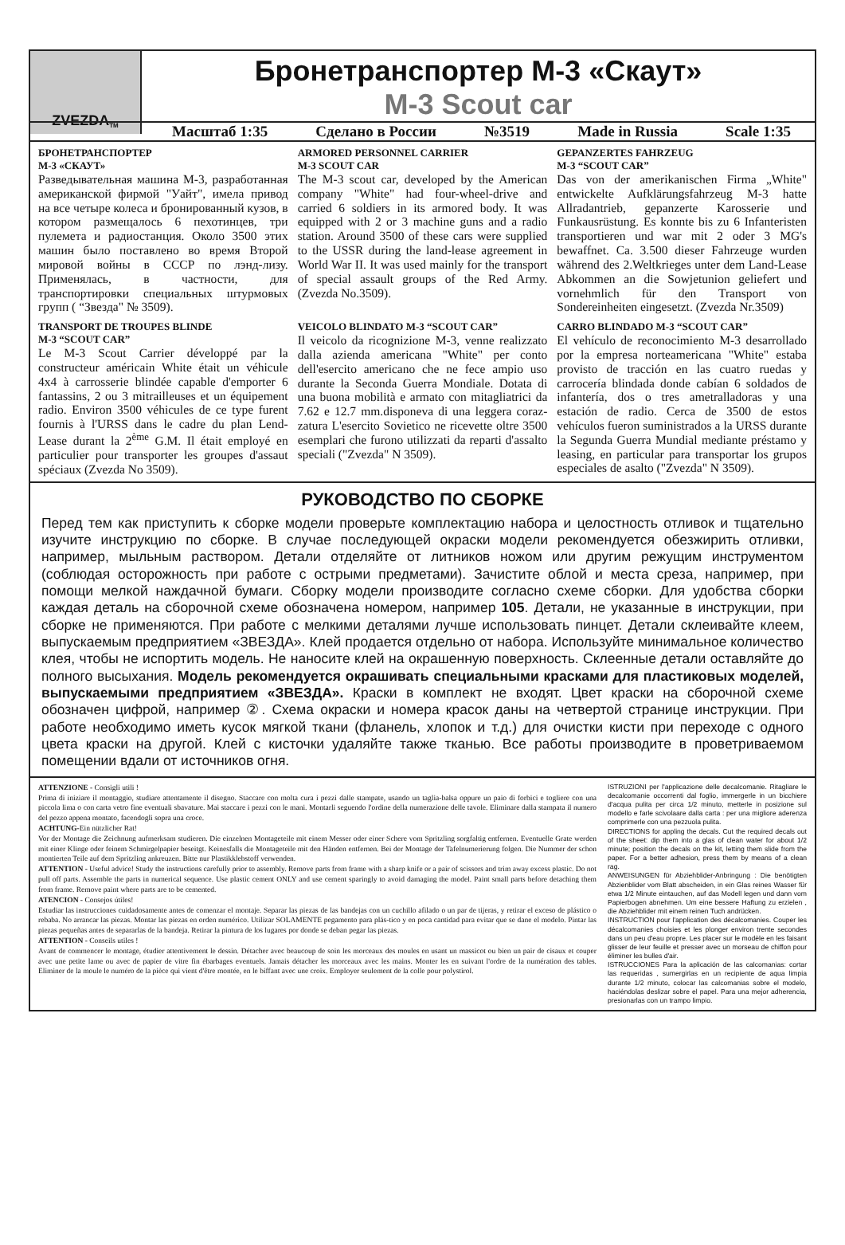ZVEZDA <sup>TM</sup>
Бронетранспортер М-3 «Скаут»
M-3 Scout car
Масштаб 1:35 Сделано в России №3519 Made in Russia Scale 1:35
БРОНЕТРАНСПОРТЕР
М-3 «СКАУТ»
Разведывательная машина М-3, разработанная американской фирмой "Уайт", имела привод на все четыре колеса и бронированный кузов, в котором размещалось 6 пехотинцев, три пулемета и радиостанция. Около 3500 этих машин было поставлено во время Второй мировой войны в СССР по лэнд-лизу. Применялась, в частности, для транспортировки специальных штурмовых групп ( “Звезда" № 3509).
ARMORED PERSONNEL CARRIER
M-3 SCOUT CAR
The M-3 scout car, developed by the American company "White" had four-wheel-drive and carried 6 soldiers in its armored body. It was equipped with 2 or 3 machine guns and a radio station. Around 3500 of these cars were supplied to the USSR during the land-lease agreement in World War II. It was used mainly for the transport of special assault groups of the Red Army. (Zvezda No.3509).
GEPANZERTES FAHRZEUG
M-3 “SCOUT CAR”
Das von der amerikanischen Firma „White" entwickelte Aufklärungsfahrzeug M-3 hatte Allradantrieb, gepanzerte Karosserie und Funkausrüstung. Es konnte bis zu 6 Infanteristen transportieren und war mit 2 oder 3 MG's bewaffnet. Ca. 3.500 dieser Fahrzeuge wurden während des 2.Weltkrieges unter dem Land-Lease Abkommen an die Sowjetunion geliefert und vornehmlich für den Transport von Sondereinheiten eingesetzt. (Zvezda Nr.3509)
TRANSPORT DE TROUPES BLINDE
M-3 “SCOUT CAR”
Le M-3 Scout Carrier développé par la constructeur américain White était un véhicule 4x4 à carrosserie blindée capable d'emporter 6 fantassins, 2 ou 3 mitrailleuses et un équipement radio. Environ 3500 véhicules de ce type furent fournis à l'URSS dans le cadre du plan Lend-Lease durant la 2<sup>ème</sup> G.M. Il était employé en particulier pour transporter les groupes d'assaut spéciaux (Zvezda No 3509).
VEICOLO BLINDATO M-3 “SCOUT CAR”
Il veicolo da ricognizione M-3, venne realizzato dalla azienda americana "White" per conto dell'esercito americano che ne fece ampio uso durante la Seconda Guerra Mondiale. Dotata di una buona mobilità e armato con mitagliatrici da 7.62 e 12.7 mm.disponeva di una leggera coraz-zatura L'esercito Sovietico ne ricevette oltre 3500 esemplari che furono utilizzati da reparti d'assalto speciali ("Zvezda" N 3509).
CARRO BLINDADO M-3 “SCOUT CAR”
El vehículo de reconocimiento M-3 desarrollado por la empresa norteamericana "White" estaba provisto de tracción en las cuatro ruedas y carrocería blindada donde cabían 6 soldados de infantería, dos o tres ametralladoras y una estación de radio. Cerca de 3500 de estos vehículos fueron suministrados a la URSS durante la Segunda Guerra Mundial mediante préstamo y leasing, en particular para transportar los grupos especiales de asalto ("Zvezda" N 3509).
РУКОВОДСТВО ПО СБОРКЕ
Перед тем как приступить к сборке модели проверьте комплектацию набора и целостность отливок и тщательно изучите инструкцию по сборке. В случае последующей окраски модели рекомендуется обезжирить отливки, например, мыльным раствором. Детали отделяйте от литников ножом или другим режущим инструментом (соблюдая осторожность при работе с острыми предметами). Зачистите облой и места среза, например, при помощи мелкой наждачной бумаги. Сборку модели производите согласно схеме сборки. Для удобства сборки каждая деталь на сборочной схеме обозначена номером, например 105. Детали, не указанные в инструкции, при сборке не применяются. При работе с мелкими деталями лучше использовать пинцет. Детали склеивайте клеем, выпускаемым предприятием «ЗВЕЗДА». Клей продается отдельно от набора. Используйте минимальное количество клея, чтобы не испортить модель. Не наносите клей на окрашенную поверхность. Склеенные детали оставляйте до полного высыхания. Модель рекомендуется окрашивать специальными красками для пластиковых моделей, выпускаемыми предприятием «ЗВЕЗДА». Краски в комплект не входят. Цвет краски на сборочной схеме обозначен цифрой, например ②. Схема окраски и номера красок даны на четвертой странице инструкции. При работе необходимо иметь кусок мягкой ткани (фланель, хлопок и т.д.) для очистки кисти при переходе с одного цвета краски на другой. Клей с кисточки удаляйте также тканью. Все работы производите в проветриваемом помещении вдали от источников огня.
ATTENZIONE - Consigli utili !
Prima di iniziare il montaggio, studiare attentamente il disegno. Staccare con molta cura i pezzi dalle stampate, usando un taglia-balsa oppure un paio di forbici e togliere con una piccola lima o con carta vetro fine eventuali sbavature. Mai staccare i pezzi con le mani. Montarli seguendo l'ordine della numerazione delle tavole. Eliminare dalla stampata il numero del pezzo appena montato, facendogli sopra una croce.
ACHTUNG-Ein nützlicher Rat!
Vor der Montage die Zeichnung aufmerksam studieren. Die einzelnen Montageteile mit einem Messer oder einer Schere vom Spritzling sorgfaltig entfernen. Eventuelle Grate werden mit einer Klinge oder feinem Schmirgelpapier beseitgt. Keinesfalls die Montageteile mit den Händen entfernen. Bei der Montage der Tafelnumerierung folgen. Die Nummer der schon montierten Teile auf dem Spritzling ankreuzen. Bitte nur Plastikklebstoff verwenden.
ATTENTION - Useful advice! Study the instructions carefully prior to assembly. Remove parts from frame with a sharp knife or a pair of scissors and trim away excess plastic. Do not pull off parts. Assemble the parts in numerical sequence. Use plastic cement ONLY and use cement sparingly to avoid damaging the model. Paint small parts before detaching them from frame. Remove paint where parts are to be cemented.
ATENCION - Consejos útiles!
Estudiar las instrucciones cuidadosamente antes de comenzar el montaje. Separar las piezas de las bandejas con un cuchillo afilado o un par de tijeras, y retirar el exceso de plástico o rebaba. No arrancar las piezas. Montar las piezas en orden numérico. Utilizar SOLAMENTE pegamento para plás-tico y en poca cantidad para evitar que se dane el modelo. Pintar las piezas pequeñas antes de separarlas de la bandeja. Retirar la pintura de los lugares por donde se deban pegar las piezas.
ATTENTION - Conseils utiles !
Avant de commencer le montage, étudier attentivement le dessin. Détacher avec beaucoup de soin les morceaux des moules en usant un massicot ou bien un pair de cisaux et couper avec une petite lame ou avec de papier de vitre fin ébarbages eventuels. Jamais détacher les morceaux avec les mains. Monter les en suivant l'ordre de la numération des tables. Eliminer de la moule le numéro de la pièce qui vient d'être montée, en le biffant avec une croix. Employer seulement de la colle pour polystirol.
ISTRUZIONI per l'applicazione delle decalcomanie. Ritagliare le decalcomanie occorrenti dal foglio, immergerle in un bicchiere d'acqua pulita per circa 1/2 minuto, metterle in posizione sul modello e farle scivolaare dalla carta : per una migliore aderenza comprimerle con una pezzuola pulita.
DIRECTIONS for appling the decals. Cut the required decals out of the sheet: dip them into a glas of clean water for about 1/2 minute; position the decals on the kit, letting them slide from the paper. For a better adhesion, press them by means of a clean rag.
ANWEISUNGEN für Abziehblider-Anbringung : Die benötigten Abzienblider vom Blatt abscheiden, in ein Glas reines Wasser für etwa 1/2 Minute eintauchen, auf das Modell legen und dann vom Papierbogen abnehmen. Um eine bessere Haftung zu erzielen , die Abziehblider mit einem reinen Tuch andrücken.
INSTRUCTION pour l'application des décalcomanies. Couper les décalcomanies choisies et les plonger environ trente secondes dans un peu d'eau propre. Les placer sur le modèle en les faisant glisser de leur feuille et presser avec un morseau de chiffon pour éliminer les bulles d'air.
ISTRUCCIONES Para la aplicación de las calcomanias: cortar las requeridas , sumergirlas en un recipiente de aqua limpia durante 1/2 minuto, colocar las calcomanias sobre el modelo, haciéndolas deslizar sobre el papel. Para una mejor adherencia, presionarlas con un trampo limpio.